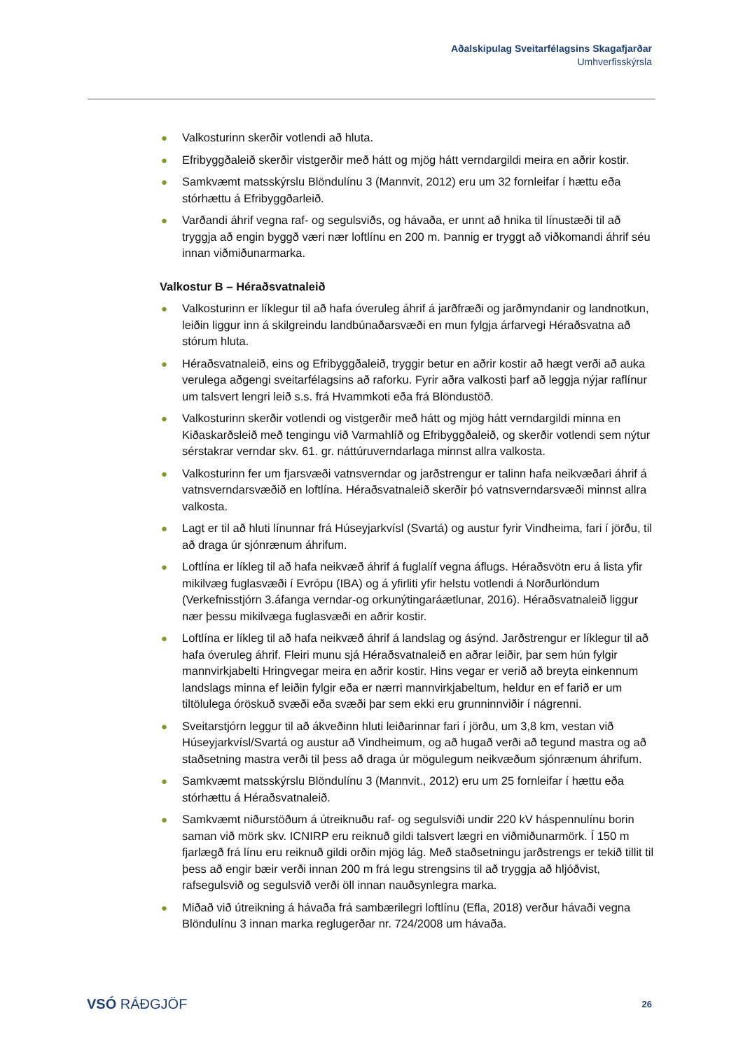Aðalskipulag Sveitarfélagsins Skagafjarðar
Umhverfisskýrsla
● Valkosturinn skerðir votlendi að hluta.
● Efribyggðaleið skerðir vistgerðir með hátt og mjög hátt verndargildi meira en aðrir kostir.
● Samkvæmt matsskýrslu Blöndulínu 3 (Mannvit, 2012) eru um 32 fornleifar í hættu eða stórhættu á Efribyggðarleið.
● Varðandi áhrif vegna raf- og segulsviðs, og hávaða, er unnt að hnika til línustæði til að tryggja að engin byggð væri nær loftlínu en 200 m. Þannig er tryggt að viðkomandi áhrif séu innan viðmiðunarmarka.
Valkostur B – Héraðsvatnaleið
● Valkosturinn er líklegur til að hafa óveruleg áhrif á jarðfræði og jarðmyndanir og landnotkun, leiðin liggur inn á skilgreindu landbúnaðarsvæði en mun fylgja árfarvegi Héraðsvatna að stórum hluta.
● Héraðsvatnaleið, eins og Efribyggðaleið, tryggir betur en aðrir kostir að hægt verði að auka verulega aðgengi sveitarfélagsins að raforku. Fyrir aðra valkosti þarf að leggja nýjar raflínur um talsvert lengri leið s.s. frá Hvammkoti eða frá Blöndustöð.
● Valkosturinn skerðir votlendi og vistgerðir með hátt og mjög hátt verndargildi minna en Kiðaskarðsleið með tengingu við Varmahlíð og Efribyggðaleið, og skerðir votlendi sem nýtur sérstakrar verndar skv. 61. gr. náttúruverndarlaga minnst allra valkosta.
● Valkosturinn fer um fjarsvæði vatnsverndar og jarðstrengur er talinn hafa neikvæðari áhrif á vatnsverndarsvæðið en loftlína. Héraðsvatnaleið skerðir þó vatnsverndarsvæði minnst allra valkosta.
● Lagt er til að hluti línunnar frá Húseyjarkvísl (Svartá) og austur fyrir Vindheima, fari í jörðu, til að draga úr sjónrænum áhrifum.
● Loftlína er líkleg til að hafa neikvæð áhrif á fuglalíf vegna áflugs. Héraðsvötn eru á lista yfir mikilvæg fuglasvæði í Evrópu (IBA) og á yfirliti yfir helstu votlendi á Norðurlöndum (Verkefnisstjórn 3.áfanga verndar-og orkunýtingaráætlunar, 2016). Héraðsvatnaleið liggur nær þessu mikilvæga fuglasvæði en aðrir kostir.
● Loftlína er líkleg til að hafa neikvæð áhrif á landslag og ásýnd. Jarðstrengur er líklegur til að hafa óveruleg áhrif. Fleiri munu sjá Héraðsvatnaleið en aðrar leiðir, þar sem hún fylgir mannvirkjabelti Hringvegar meira en aðrir kostir. Hins vegar er verið að breyta einkennum landslags minna ef leiðin fylgir eða er nærri mannvirkjabeltum, heldur en ef farið er um tiltölulega óröskuð svæði eða svæði þar sem ekki eru grunninnviðir í nágrenni.
● Sveitarstjórn leggur til að ákveðinn hluti leiðarinnar fari í jörðu, um 3,8 km, vestan við Húseyjarkvísl/Svartá og austur að Vindheimum, og að hugað verði að tegund mastra og að staðsetning mastra verði til þess að draga úr mögulegum neikvæðum sjónrænum áhrifum.
● Samkvæmt matsskýrslu Blöndulínu 3 (Mannvit., 2012) eru um 25 fornleifar í hættu eða stórhættu á Héraðsvatnaleið.
● Samkvæmt niðurstöðum á útreiknuðu raf- og segulsviði undir 220 kV háspennulínu borin saman við mörk skv. ICNIRP eru reiknuð gildi talsvert lægri en viðmiðunarmörk. Í 150 m fjarlægð frá línu eru reiknuð gildi orðin mjög lág. Með staðsetningu jarðstrengs er tekið tillit til þess að engir bæir verði innan 200 m frá legu strengsins til að tryggja að hljóðvist, rafsegulsvið og segulsvið verði öll innan nauðsynlegra marka.
● Miðað við útreikning á hávaða frá sambærilegri loftlínu (Efla, 2018) verður hávaði vegna Blöndulínu 3 innan marka reglugerðar nr. 724/2008 um hávaða.
VSÓ RÁÐGJÖF
26